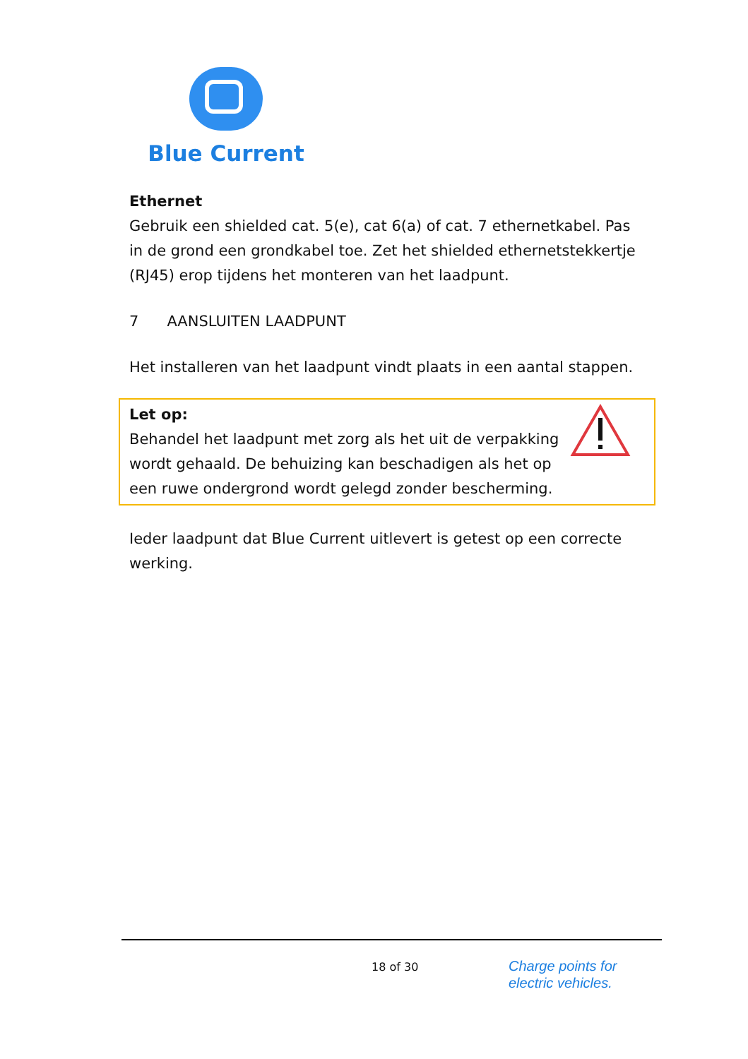Blue Current
Ethernet
Gebruik een shielded cat. 5(e), cat 6(a) of cat. 7 ethernetkabel. Pas in de grond een grondkabel toe. Zet het shielded ethernetstekkertje (RJ45) erop tijdens het monteren van het laadpunt.
7 AANSLUITEN LAADPUNT
Het installeren van het laadpunt vindt plaats in een aantal stappen.
Let op:
Behandel het laadpunt met zorg als het uit de verpakking wordt gehaald. De behuizing kan beschadigen als het op een ruwe ondergrond wordt gelegd zonder bescherming.
Ieder laadpunt dat Blue Current uitlevert is getest op een correcte werking.
18 of 30
Charge points for
electric vehicles.